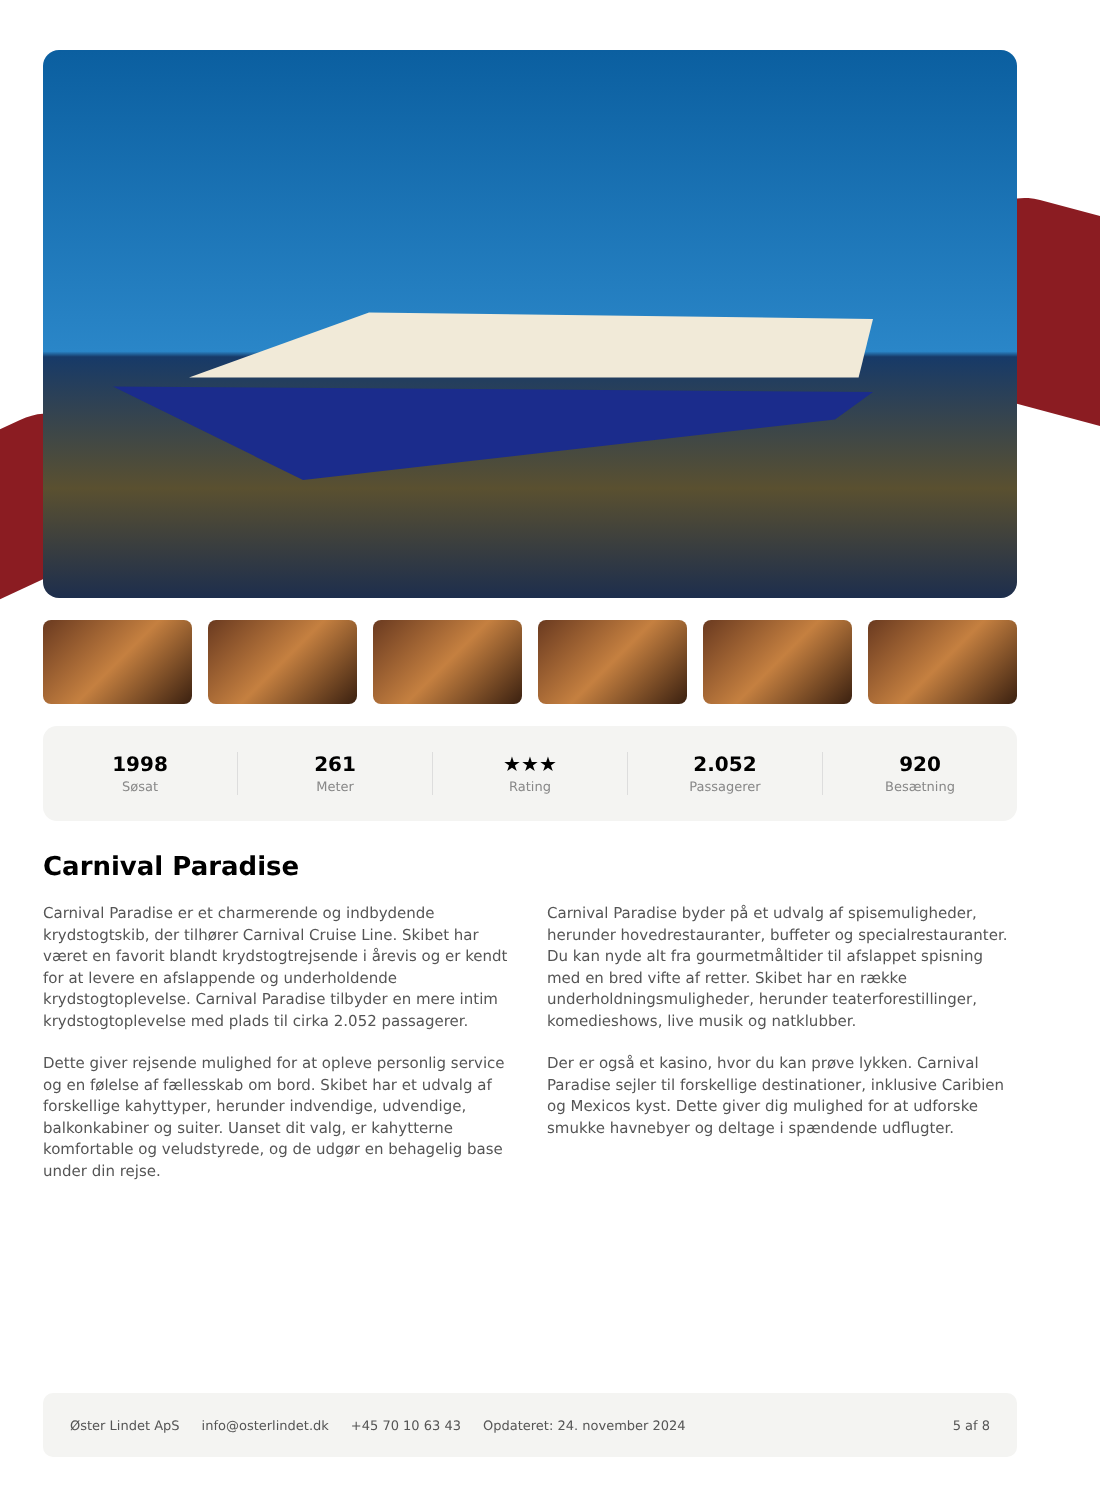1998
Søsat
261
Meter
★★★
Rating
2.052
Passagerer
920
Besætning
Carnival Paradise
Carnival Paradise er et charmerende og indbydende krydstogtskib, der tilhører Carnival Cruise Line. Skibet har været en favorit blandt krydstogtrejsende i årevis og er kendt for at levere en afslappende og underholdende krydstogtoplevelse. Carnival Paradise tilbyder en mere intim krydstogtoplevelse med plads til cirka 2.052 passagerer.
Dette giver rejsende mulighed for at opleve personlig service og en følelse af fællesskab om bord. Skibet har et udvalg af forskellige kahyttyper, herunder indvendige, udvendige, balkonkabiner og suiter. Uanset dit valg, er kahytterne komfortable og veludstyrede, og de udgør en behagelig base under din rejse.
Carnival Paradise byder på et udvalg af spisemuligheder, herunder hovedrestauranter, buffeter og specialrestauranter. Du kan nyde alt fra gourmetmåltider til afslappet spisning med en bred vifte af retter. Skibet har en række underholdningsmuligheder, herunder teaterforestillinger, komedieshows, live musik og natklubber.
Der er også et kasino, hvor du kan prøve lykken. Carnival Paradise sejler til forskellige destinationer, inklusive Caribien og Mexicos kyst. Dette giver dig mulighed for at udforske smukke havnebyer og deltage i spændende udflugter.
Øster Lindet ApS info@osterlindet.dk +45 70 10 63 43 Opdateret: 24. november 2024 5 af 8